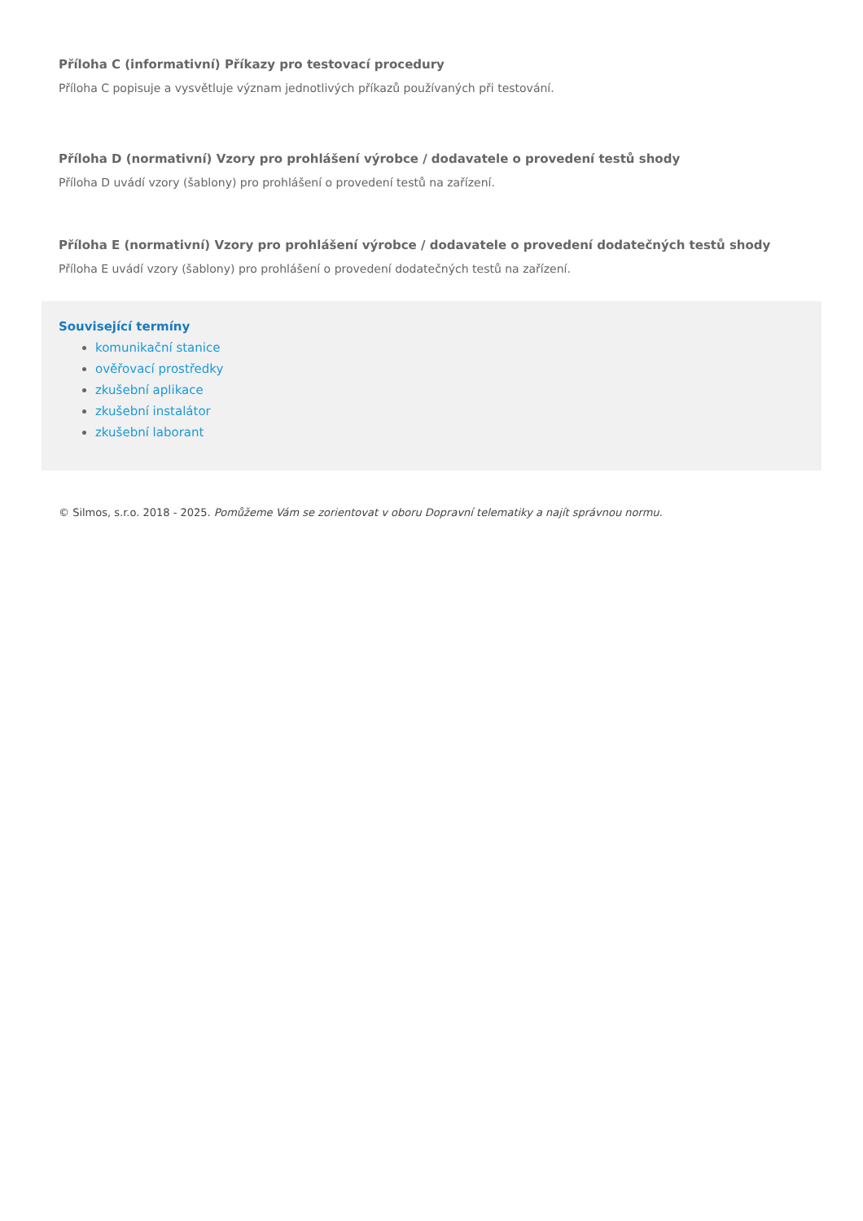Příloha C (informativní) Příkazy pro testovací procedury
Příloha C popisuje a vysvětluje význam jednotlivých příkazů používaných při testování.
Příloha D (normativní) Vzory pro prohlášení výrobce / dodavatele o provedení testů shody
Příloha D uvádí vzory (šablony) pro prohlášení o provedení testů na zařízení.
Příloha E (normativní) Vzory pro prohlášení výrobce / dodavatele o provedení dodatečných testů shody
Příloha E uvádí vzory (šablony) pro prohlášení o provedení dodatečných testů na zařízení.
Související termíny
komunikační stanice
ověřovací prostředky
zkušební aplikace
zkušební instalátor
zkušební laborant
© Silmos, s.r.o. 2018 - 2025. Pomůžeme Vám se zorientovat v oboru Dopravní telematiky a najít správnou normu.